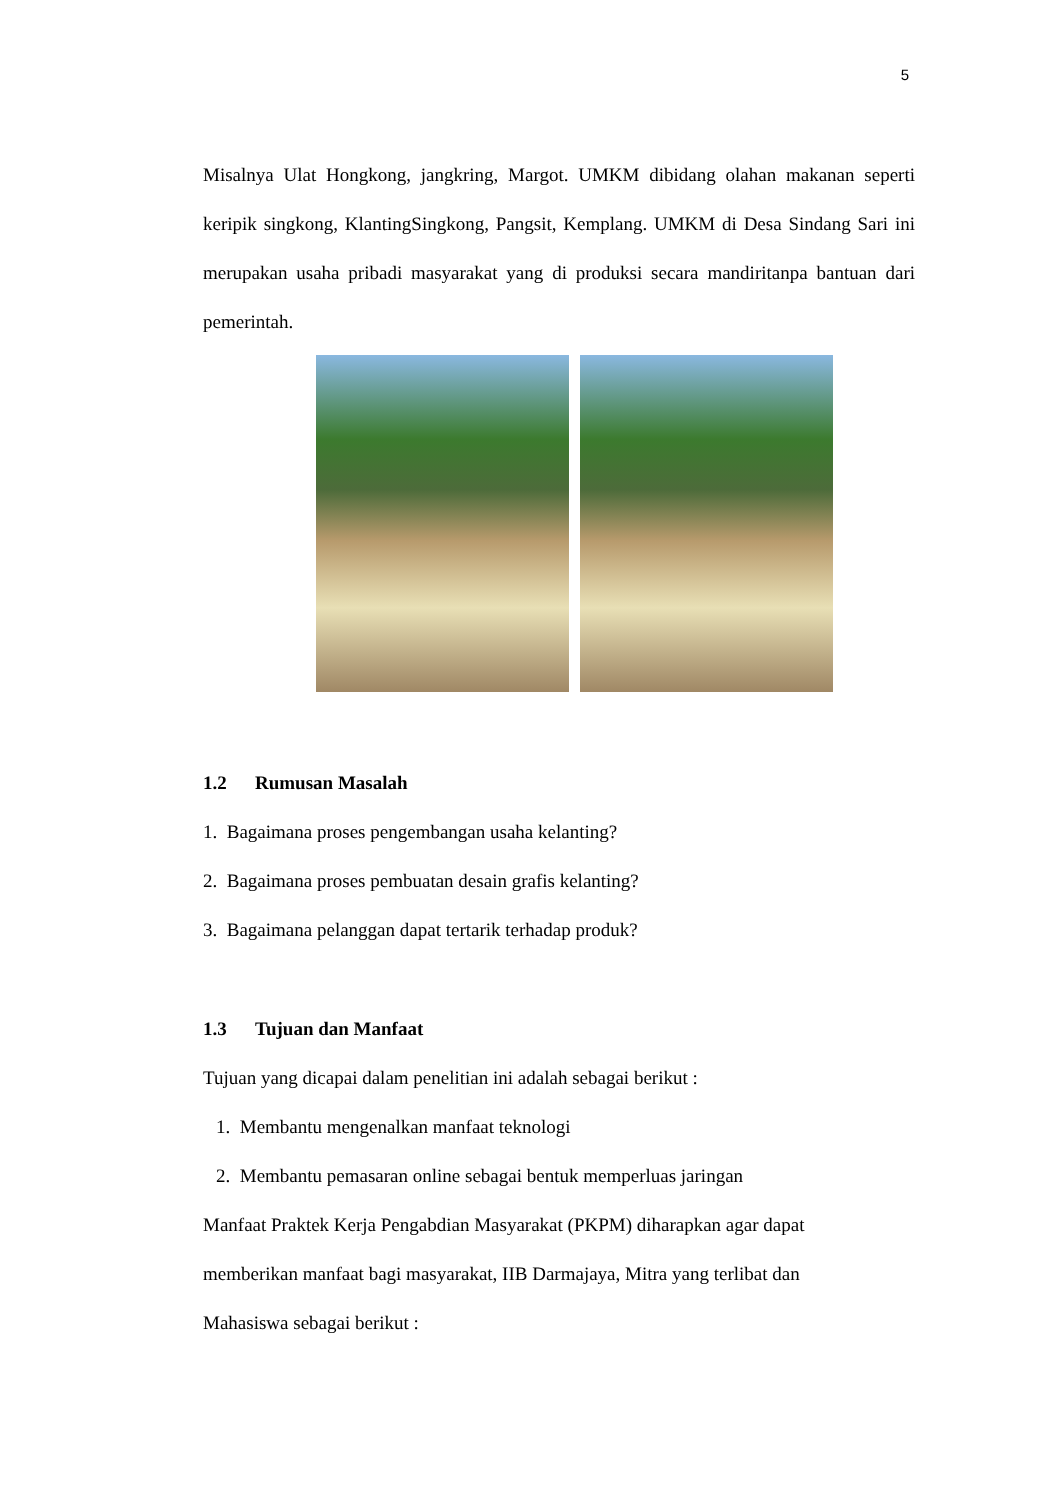5
Misalnya Ulat Hongkong, jangkring, Margot. UMKM dibidang olahan makanan seperti keripik singkong, KlantingSingkong, Pangsit, Kemplang. UMKM di Desa Sindang Sari ini merupakan usaha pribadi masyarakat yang di produksi secara mandiritanpa bantuan dari pemerintah.
1.2 Rumusan Masalah
1. Bagaimana proses pengembangan usaha kelanting?
2. Bagaimana proses pembuatan desain grafis kelanting?
3. Bagaimana pelanggan dapat tertarik terhadap produk?
1.3 Tujuan dan Manfaat
Tujuan yang dicapai dalam penelitian ini adalah sebagai berikut :
1. Membantu mengenalkan manfaat teknologi
2. Membantu pemasaran online sebagai bentuk memperluas jaringan
Manfaat Praktek Kerja Pengabdian Masyarakat (PKPM) diharapkan agar dapat
memberikan manfaat bagi masyarakat, IIB Darmajaya, Mitra yang terlibat dan
Mahasiswa sebagai berikut :